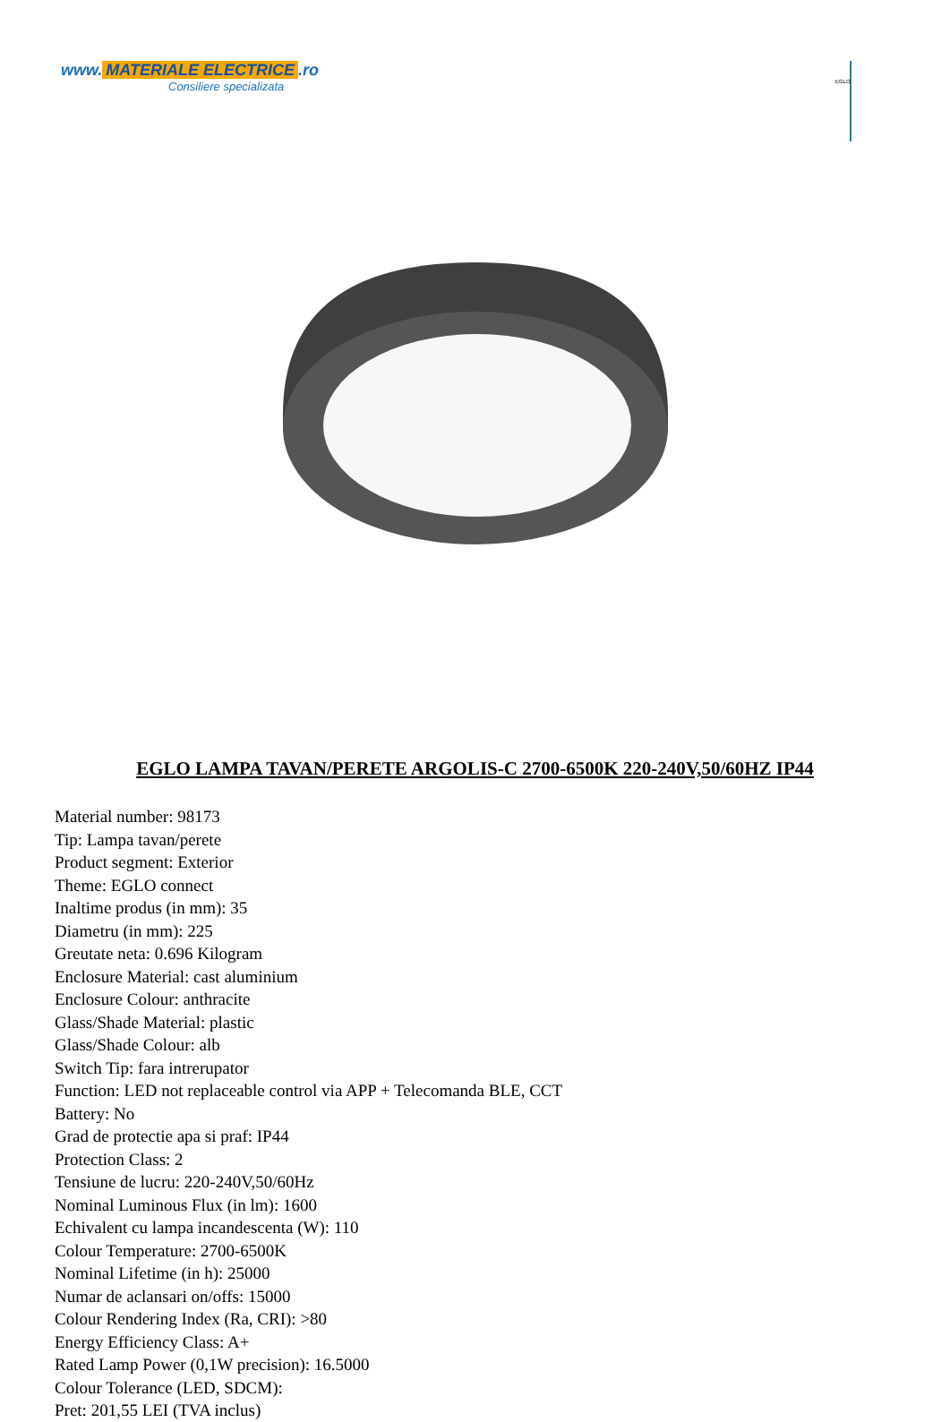www. MATERIALE ELECTRICE.ro
Consiliere specializata
EGLO
EGLO LAMPA TAVAN/PERETE ARGOLIS-C 2700-6500K 220-240V,50/60HZ IP44
Material number: 98173
Tip: Lampa tavan/perete
Product segment: Exterior
Theme: EGLO connect
Inaltime produs (in mm): 35
Diametru (in mm): 225
Greutate neta: 0.696 Kilogram
Enclosure Material: cast aluminium
Enclosure Colour: anthracite
Glass/Shade Material: plastic
Glass/Shade Colour: alb
Switch Tip: fara intrerupator
Function: LED not replaceable control via APP + Telecomanda BLE, CCT
Battery: No
Grad de protectie apa si praf: IP44
Protection Class: 2
Tensiune de lucru: 220-240V,50/60Hz
Nominal Luminous Flux (in lm): 1600
Echivalent cu lampa incandescenta (W): 110
Colour Temperature: 2700-6500K
Nominal Lifetime (in h): 25000
Numar de aclansari on/offs: 15000
Colour Rendering Index (Ra, CRI): >80
Energy Efficiency Class: A+
Rated Lamp Power (0,1W precision): 16.5000
Colour Tolerance (LED, SDCM):
Pret: 201,55 LEI (TVA inclus)